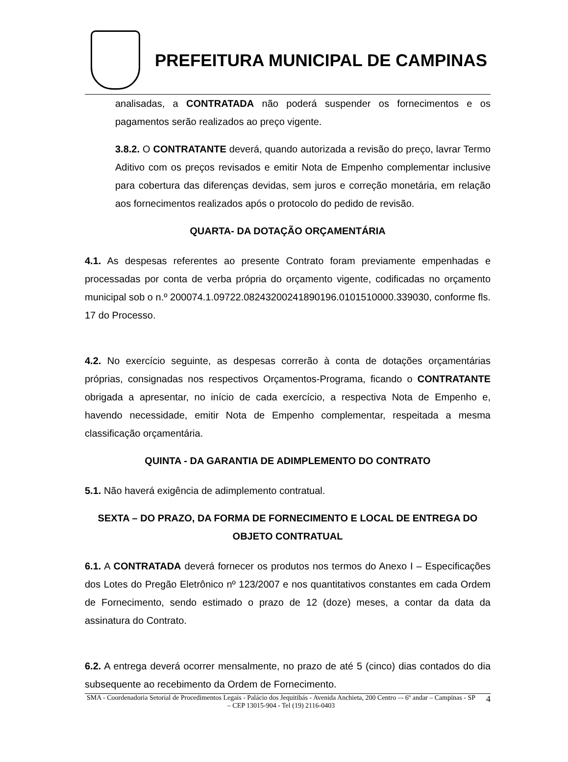PREFEITURA MUNICIPAL DE CAMPINAS
analisadas, a CONTRATADA não poderá suspender os fornecimentos e os pagamentos serão realizados ao preço vigente.
3.8.2. O CONTRATANTE deverá, quando autorizada a revisão do preço, lavrar Termo Aditivo com os preços revisados e emitir Nota de Empenho complementar inclusive para cobertura das diferenças devidas, sem juros e correção monetária, em relação aos fornecimentos realizados após o protocolo do pedido de revisão.
QUARTA- DA DOTAÇÃO ORÇAMENTÁRIA
4.1. As despesas referentes ao presente Contrato foram previamente empenhadas e processadas por conta de verba própria do orçamento vigente, codificadas no orçamento municipal sob o n.º 200074.1.09722.08243200241890196.0101510000.339030, conforme fls. 17 do Processo.
4.2. No exercício seguinte, as despesas correrão à conta de dotações orçamentárias próprias, consignadas nos respectivos Orçamentos-Programa, ficando o CONTRATANTE obrigada a apresentar, no início de cada exercício, a respectiva Nota de Empenho e, havendo necessidade, emitir Nota de Empenho complementar, respeitada a mesma classificação orçamentária.
QUINTA - DA GARANTIA DE ADIMPLEMENTO DO CONTRATO
5.1. Não haverá exigência de adimplemento contratual.
SEXTA – DO PRAZO, DA FORMA DE FORNECIMENTO E LOCAL DE ENTREGA DO OBJETO CONTRATUAL
6.1. A CONTRATADA deverá fornecer os produtos nos termos do Anexo I – Especificações dos Lotes do Pregão Eletrônico nº 123/2007 e nos quantitativos constantes em cada Ordem de Fornecimento, sendo estimado o prazo de 12 (doze) meses, a contar da data da assinatura do Contrato.
6.2. A entrega deverá ocorrer mensalmente, no prazo de até 5 (cinco) dias contados do dia subsequente ao recebimento da Ordem de Fornecimento.
SMA - Coordenadoria Setorial de Procedimentos Legais - Palácio dos Jequitibás - Avenida Anchieta, 200 Centro –- 6º andar – Campinas - SP – CEP 13015-904 - Tel (19) 2116-0403
4